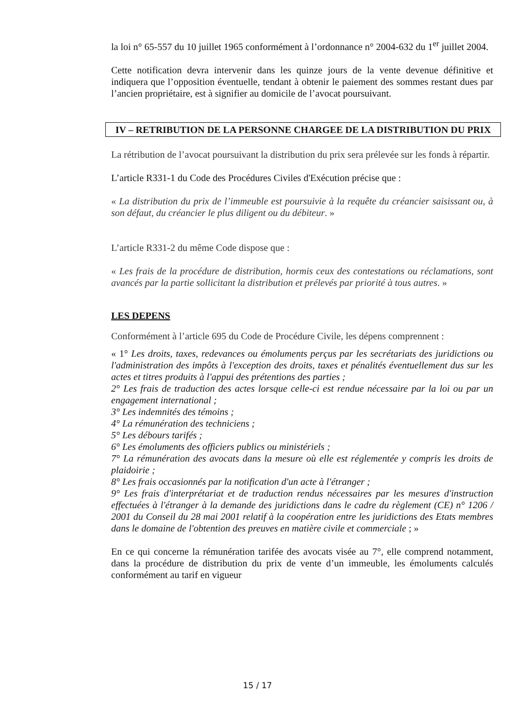la loi n° 65-557 du 10 juillet 1965 conformément à l’ordonnance n° 2004-632 du 1<sup>er</sup> juillet 2004.
Cette notification devra intervenir dans les quinze jours de la vente devenue définitive et indiquera que l’opposition éventuelle, tendant à obtenir le paiement des sommes restant dues par l’ancien propriétaire, est à signifier au domicile de l’avocat poursuivant.
IV – RETRIBUTION DE LA PERSONNE CHARGEE DE LA DISTRIBUTION DU PRIX
La rétribution de l’avocat poursuivant la distribution du prix sera prélevée sur les fonds à répartir.
L’article R331-1 du Code des Procédures Civiles d'Exécution précise que :
« La distribution du prix de l’immeuble est poursuivie à la requête du créancier saisissant ou, à son défaut, du créancier le plus diligent ou du débiteur. »
L’article R331-2 du même Code dispose que :
« Les frais de la procédure de distribution, hormis ceux des contestations ou réclamations, sont avancés par la partie sollicitant la distribution et prélevés par priorité à tous autres. »
LES DEPENS
Conformément à l’article 695 du Code de Procédure Civile, les dépens comprennent :
« 1° Les droits, taxes, redevances ou émoluments perçus par les secrétariats des juridictions ou l'administration des impôts à l'exception des droits, taxes et pénalités éventuellement dus sur les actes et titres produits à l'appui des prétentions des parties ;
2° Les frais de traduction des actes lorsque celle-ci est rendue nécessaire par la loi ou par un engagement international ;
3° Les indemnités des témoins ;
4° La rémunération des techniciens ;
5° Les débours tarifés ;
6° Les émoluments des officiers publics ou ministériels ;
7° La rémunération des avocats dans la mesure où elle est réglementée y compris les droits de plaidoirie ;
8° Les frais occasionnés par la notification d'un acte à l'étranger ;
9° Les frais d'interprétariat et de traduction rendus nécessaires par les mesures d'instruction effectuées à l'étranger à la demande des juridictions dans le cadre du règlement (CE) n° 1206 / 2001 du Conseil du 28 mai 2001 relatif à la coopération entre les juridictions des Etats membres dans le domaine de l'obtention des preuves en matière civile et commerciale ; »
En ce qui concerne la rémunération tarifée des avocats visée au 7°, elle comprend notamment, dans la procédure de distribution du prix de vente d’un immeuble, les émoluments calculés conformément au tarif en vigueur
15 / 17